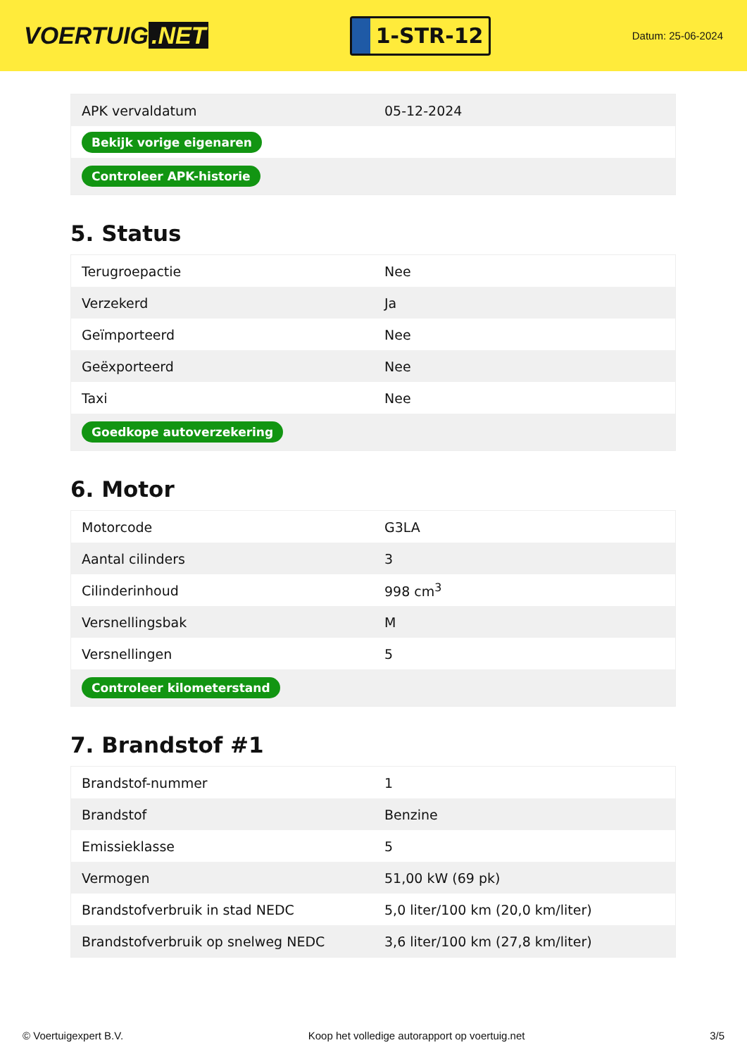VOERTUIG.NET
1-STR-12
Datum: 25-06-2024
| APK vervaldatum | 05-12-2024 |
| Bekijk vorige eigenaren | |
| Controleer APK-historie | |
5. Status
| Terugroepactie | Nee |
| Verzekerd | Ja |
| Geïmporteerd | Nee |
| Geëxporteerd | Nee |
| Taxi | Nee |
| Goedkope autoverzekering | |
6. Motor
| Motorcode | G3LA |
| Aantal cilinders | 3 |
| Cilinderinhoud | 998 cm<sup>3</sup> |
| Versnellingsbak | M |
| Versnellingen | 5 |
| Controleer kilometerstand | |
7. Brandstof #1
| Brandstof-nummer | 1 |
| Brandstof | Benzine |
| Emissieklasse | 5 |
| Vermogen | 51,00 kW (69 pk) |
| Brandstofverbruik in stad NEDC | 5,0 liter/100 km (20,0 km/liter) |
| Brandstofverbruik op snelweg NEDC | 3,6 liter/100 km (27,8 km/liter) |
© Voertuigexpert B.V. Koop het volledige autorapport op voertuig.net 3/5